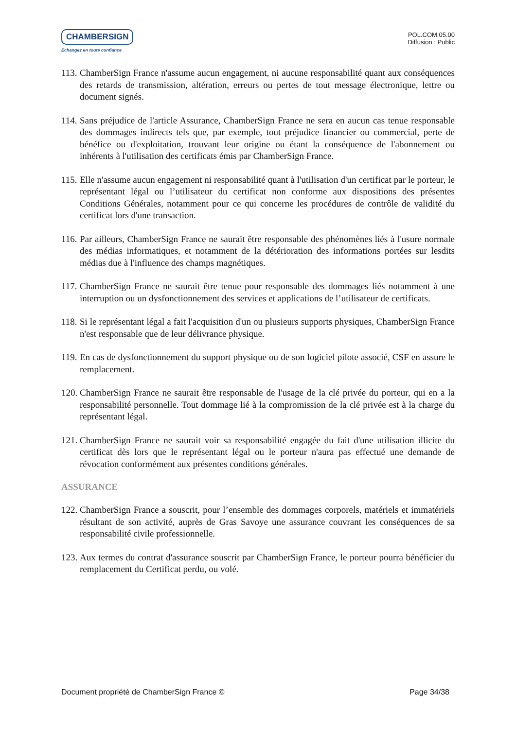CHAMBERSIGN
Echangez en toute confiance
POL.COM.05.00
Diffusion : Public
113. ChamberSign France n'assume aucun engagement, ni aucune responsabilité quant aux conséquences des retards de transmission, altération, erreurs ou pertes de tout message électronique, lettre ou document signés.
114. Sans préjudice de l'article Assurance, ChamberSign France ne sera en aucun cas tenue responsable des dommages indirects tels que, par exemple, tout préjudice financier ou commercial, perte de bénéfice ou d'exploitation, trouvant leur origine ou étant la conséquence de l'abonnement ou inhérents à l'utilisation des certificats émis par ChamberSign France.
115. Elle n'assume aucun engagement ni responsabilité quant à l'utilisation d'un certificat par le porteur, le représentant légal ou l’utilisateur du certificat non conforme aux dispositions des présentes Conditions Générales, notamment pour ce qui concerne les procédures de contrôle de validité du certificat lors d'une transaction.
116. Par ailleurs, ChamberSign France ne saurait être responsable des phénomènes liés à l'usure normale des médias informatiques, et notamment de la détérioration des informations portées sur lesdits médias due à l'influence des champs magnétiques.
117. ChamberSign France ne saurait être tenue pour responsable des dommages liés notamment à une interruption ou un dysfonctionnement des services et applications de l’utilisateur de certificats.
118. Si le représentant légal a fait l'acquisition d'un ou plusieurs supports physiques, ChamberSign France n'est responsable que de leur délivrance physique.
119. En cas de dysfonctionnement du support physique ou de son logiciel pilote associé, CSF en assure le remplacement.
120. ChamberSign France ne saurait être responsable de l'usage de la clé privée du porteur, qui en a la responsabilité personnelle. Tout dommage lié à la compromission de la clé privée est à la charge du représentant légal.
121. ChamberSign France ne saurait voir sa responsabilité engagée du fait d'une utilisation illicite du certificat dès lors que le représentant légal ou le porteur n'aura pas effectué une demande de révocation conformément aux présentes conditions générales.
ASSURANCE
122. ChamberSign France a souscrit, pour l’ensemble des dommages corporels, matériels et immatériels résultant de son activité, auprès de Gras Savoye une assurance couvrant les conséquences de sa responsabilité civile professionnelle.
123. Aux termes du contrat d'assurance souscrit par ChamberSign France, le porteur pourra bénéficier du remplacement du Certificat perdu, ou volé.
Document propriété de ChamberSign France © Page 34/38